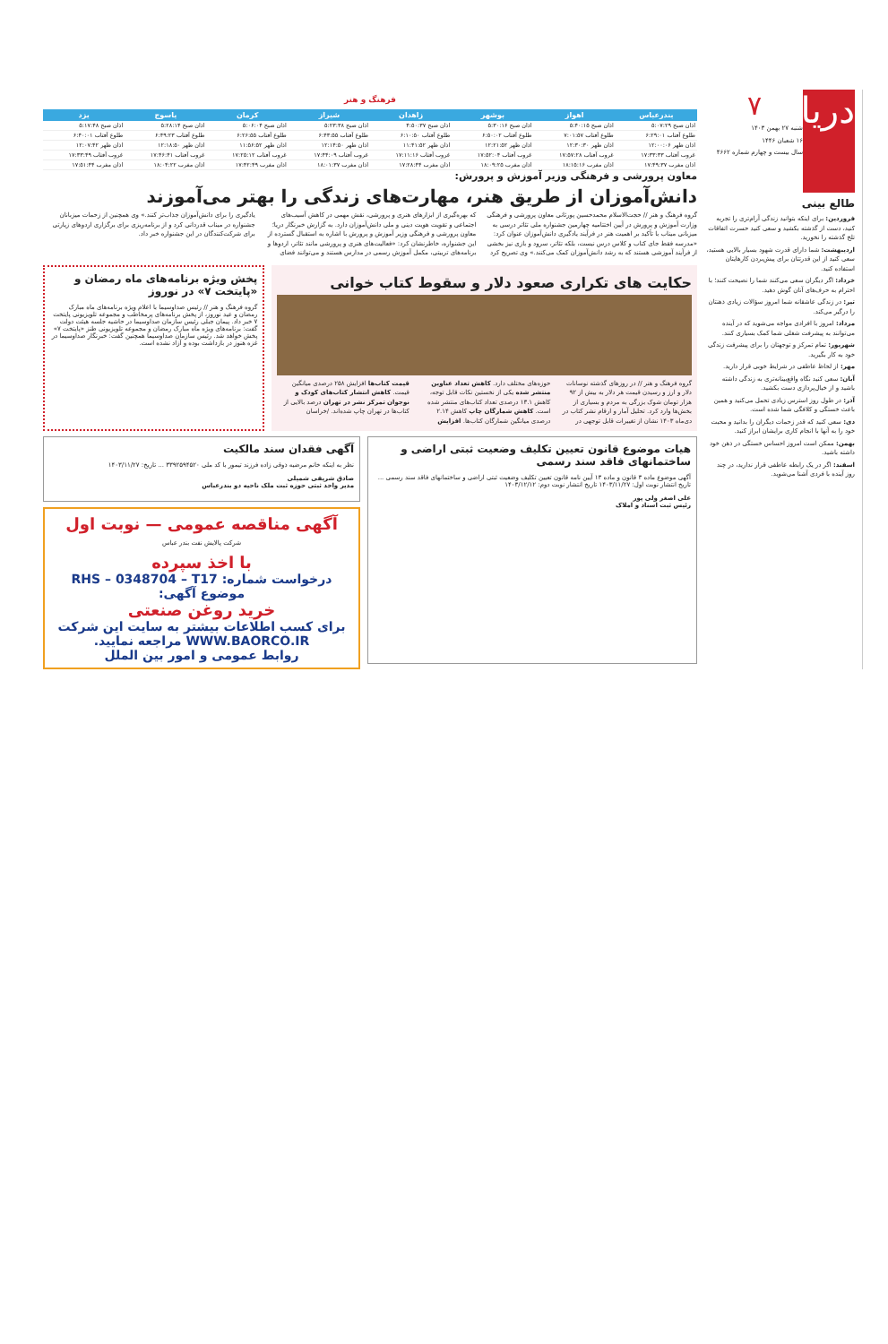دریا
۷
شنبه ۲۷ بهمن ۱۴۰۳
۱۶ شعبان ۱۴۴۶
سال بیست و چهارم شماره ۴۶۶۲
طالع بینی
فروردین: برای اینکه بتوانید زندگی آرام‌تری را تجربه کنید، دست از گذشته بکشید و سعی کنید حسرت اتفاقات تلخ گذشته را نخورید.
اردیبهشت: شما دارای قدرت شهود بسیار بالایی هستید، سعی کنید از این قدرتتان برای پیش‌بردن کارهایتان استفاده کنید.
خرداد: اگر دیگران سعی می‌کنند شما را نصیحت کنند؛ با احترام به حرف‌های آنان گوش دهید.
تیر: در زندگی عاشقانه شما امروز سؤالات زیادی ذهنتان را درگیر می‌کند.
مرداد: امروز با افرادی مواجه می‌شوید که در آینده می‌توانند به پیشرفت شغلی شما کمک بسیاری کنند.
شهریور: تمام تمرکز و توجهتان را برای پیشرفت زندگی خود به کار بگیرید.
مهر: از لحاظ عاطفی در شرایط خوبی قرار دارید.
آبان: سعی کنید نگاه واقع‌بینانه‌تری به زندگی داشته باشید و از خیال‌پردازی دست بکشید.
آذر: در طول روز استرس زیادی تحمل می‌کنید و همین باعث خستگی و کلافگی شما شده است.
دی: سعی کنید که قدر زحمات دیگران را بدانید و محبت خود را به آنها با انجام کاری برایشان ابراز کنید.
بهمن: ممکن است امروز احساس خستگی در ذهن خود داشته باشید.
اسفند: اگر در یک رابطه عاطفی قرار ندارید، در چند روز آینده با فردی آشنا می‌شوید.
فرهنگ و هنر
| بندرعباس | اهواز | بوشهر | زاهدان | شیراز | کرمان | یاسوج | یزد |
| --- | --- | --- | --- | --- | --- | --- | --- |
| اذان صبح ۵:۰۷:۲۹ | اذان صبح ۵:۴۰:۱۵ | اذان صبح ۵:۳۰:۱۶ | اذان صبح ۴:۵۰:۳۷ | اذان صبح ۵:۲۳:۳۸ | اذان صبح ۵:۰۶:۰۴ | اذان صبح ۵:۲۸:۱۴ | اذان صبح ۵:۱۷:۴۸ |
| طلوع آفتاب ۶:۲۹:۰۱ | طلوع آفتاب ۷:۰۱:۵۷ | طلوع آفتاب ۶:۵۰:۰۲ | طلوع آفتاب ۶:۱۰:۵۰ | طلوع آفتاب ۶:۴۳:۵۵ | طلوع آفتاب ۶:۲۶:۵۵ | طلوع آفتاب ۶:۴۹:۲۳ | طلوع آفتاب ۶:۴۰:۰۱ |
| اذان ظهر ۱۲:۰۰:۰۶ | اذان ظهر ۱۲:۳۰:۳۰ | اذان ظهر ۱۲:۲۱:۵۲ | اذان ظهر ۱۱:۴۱:۵۲ | اذان ظهر ۱۲:۱۴:۵۰ | اذان ظهر ۱۱:۵۶:۵۲ | اذان ظهر ۱۲:۱۸:۵۰ | اذان ظهر ۱۲:۰۷:۴۲ |
| غروب آفتاب ۱۷:۳۳:۳۳ | غروب آفتاب ۱۷:۵۷:۲۸ | غروب آفتاب ۱۷:۵۲:۰۴ | غروب آفتاب ۱۷:۱۱:۱۶ | غروب آفتاب ۱۷:۴۴:۰۹ | غروب آفتاب ۱۷:۲۵:۱۲ | غروب آفتاب ۱۷:۴۶:۴۱ | غروب آفتاب ۱۷:۳۳:۴۹ |
| اذان مغرب ۱۷:۴۹:۳۷ | اذان مغرب ۱۸:۱۵:۱۶ | اذان مغرب ۱۸:۰۹:۲۵ | اذان مغرب ۱۷:۲۸:۴۴ | اذان مغرب ۱۸:۰۱:۳۷ | اذان مغرب ۱۷:۴۲:۴۹ | اذان مغرب ۱۸:۰۴:۲۲ | اذان مغرب ۱۷:۵۱:۴۴ |
معاون پرورشی و فرهنگی وزیر آموزش و پرورش:
دانش‌آموزان از طریق هنر، مهارت‌های زندگی را بهتر می‌آموزند
گروه فرهنگ و هنر // حجت‌الاسلام محمدحسین پورثانی معاون پرورشی و فرهنگی وزارت آموزش و پرورش در آیین اختتامیه چهارمین جشنواره ملی تئاتر درسی به میزبانی میناب با تأکید بر اهمیت هنر در فرآیند یادگیری دانش‌آموزان عنوان کرد: «مدرسه فقط جای کتاب و کلاس درس نیست، بلکه تئاتر، سرود و بازی نیز بخشی از فرآیند آموزشی هستند که به رشد دانش‌آموزان کمک می‌کنند.» وی تصریح کرد که بهره‌گیری از ابزارهای هنری و پرورشی، نقش مهمی در کاهش آسیب‌های اجتماعی و تقویت هویت دینی و ملی دانش‌آموزان دارد. به گزارش خبرنگار دریا؛ معاون پرورشی و فرهنگی وزیر آموزش و پرورش با اشاره به استقبال گسترده از این جشنواره، خاطرنشان کرد: «فعالیت‌های هنری و پرورشی مانند تئاتر، اردوها و برنامه‌های تربیتی، مکمل آموزش رسمی در مدارس هستند و می‌توانند فضای یادگیری را برای دانش‌آموزان جذاب‌تر کنند.» وی همچنین از زحمات میزبانان جشنواره در میناب قدردانی کرد و از برنامه‌ریزی برای برگزاری اردوهای زیارتی برای شرکت‌کنندگان در این جشنواره خبر داد.
حکایت های تکراری صعود دلار و سقوط کتاب خوانی
گروه فرهنگ و هنر // در روزهای گذشته نوسانات دلار و ارز و رسیدن قیمت هر دلار به بیش از ۹۲ هزار تومان شوک بزرگی به مردم و بسیاری از بخش‌ها وارد کرد. تحلیل آمار و ارقام نشر کتاب در دی‌ماه ۱۴۰۳ نشان از تغییرات قابل توجهی در حوزه‌های مختلف دارد. کاهش تعداد عناوین منتشر شده یکی از نخستین نکات قابل توجه، کاهش ۱۳.۱ درصدی تعداد کتاب‌های منتشر شده است. کاهش شمارگان چاپ کاهش ۲.۱۴ درصدی میانگین شمارگان کتاب‌ها. افزایش قیمت کتاب‌ها افزایش ۲۵۸ درصدی میانگین قیمت. کاهش انتشار کتاب‌های کودک و نوجوان تمرکز نشر در تهران درصد بالایی از کتاب‌ها در تهران چاپ شده‌اند. /خراسان
پخش ویژه برنامه‌های ماه رمضان و «پایتخت ۷» در نوروز
گروه فرهنگ و هنر // رئیس صداوسیما با اعلام ویژه برنامه‌های ماه مبارک رمضان و عید نوروز، از پخش برنامه‌های پرمخاطب و مجموعه تلویزیونی پایتخت ۷ خبر داد. پیمان جبلی رئیس سازمان صداوسیما در حاشیه جلسه هیئت دولت گفت: برنامه‌های ویژه ماه مبارک رمضان و مجموعه تلویزیونی طنز «پایتخت ۷» پخش خواهد شد. رئیس سازمان صداوسیما همچنین گفت: خبرنگار صداوسیما در غزه هنوز در بازداشت بوده و آزاد نشده است.
هیات موضوع قانون تعیین تکلیف وضعیت ثبتی اراضی و ساختمانهای فاقد سند رسمی
آگهی موضوع ماده ۳ قانون و ماده ۱۳ آیین نامه قانون تعیین تکلیف وضعیت ثبتی اراضی و ساختمانهای فاقد سند رسمی ... تاریخ انتشار نوبت اول: ۱۴۰۳/۱۱/۲۷ تاریخ انتشار نوبت دوم: ۱۴۰۳/۱۲/۱۲
علی اصغر ولی پور
رئیس ثبت اسناد و املاک
آگهی فقدان سند مالکیت
نظر به اینکه خانم مرضیه ذوقی زاده فرزند تیمور با کد ملی ۳۳۹۲۵۹۴۵۲۰ ... تاریخ: ۱۴۰۳/۱۱/۲۷
صادق شریفی شمیلی
مدیر واحد ثبتی حوزه ثبت ملک ناحیه دو بندرعباس
آگهی مناقصه عمومی — نوبت اول
شرکت پالایش نفت بندر عباس
با اخذ سپرده
درخواست شماره: RHS – 0348704 – T17
موضوع آگهی:
خرید روغن صنعتی
برای کسب اطلاعات بیشتر به سایت این شرکت WWW.BAORCO.IR مراجعه نمایید.
روابط عمومی و امور بین الملل